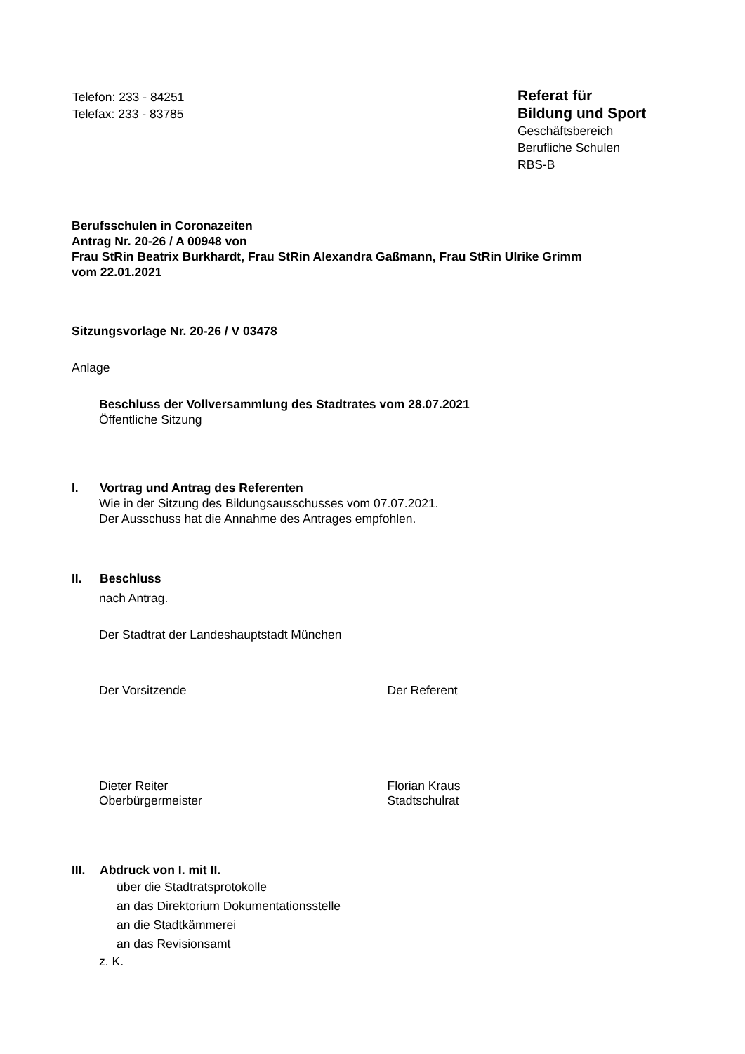Telefon: 233 - 84251
Telefax: 233 - 83785
Referat für
Bildung und Sport
Geschäftsbereich
Berufliche Schulen
RBS-B
Berufsschulen in Coronazeiten
Antrag Nr. 20-26 / A 00948 von
Frau StRin Beatrix Burkhardt, Frau StRin Alexandra Gaßmann, Frau StRin Ulrike Grimm
vom 22.01.2021
Sitzungsvorlage Nr. 20-26 / V 03478
Anlage
Beschluss der Vollversammlung des Stadtrates vom 28.07.2021
Öffentliche Sitzung
I. Vortrag und Antrag des Referenten
Wie in der Sitzung des Bildungsausschusses vom 07.07.2021.
Der Ausschuss hat die Annahme des Antrages empfohlen.
II. Beschluss
nach Antrag.
Der Stadtrat der Landeshauptstadt München
Der Vorsitzende Der Referent
Dieter Reiter
Oberbürgermeister
Florian Kraus
Stadtschulrat
III. Abdruck von I. mit II.
über die Stadtratsprotokolle
an das Direktorium Dokumentationsstelle
an die Stadtkämmerei
an das Revisionsamt
z. K.